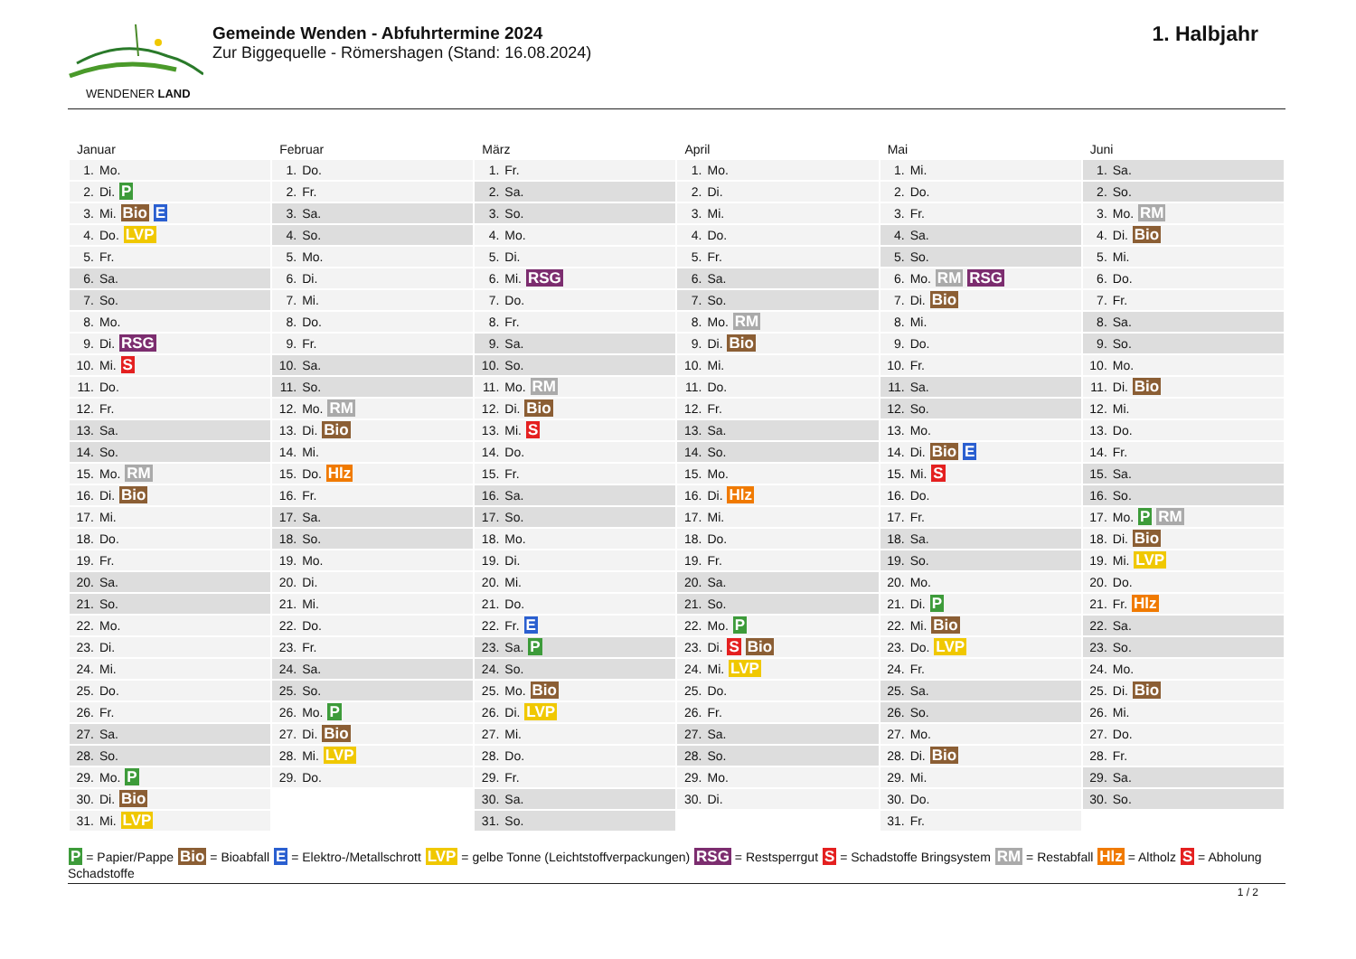WENDENER LAND
Gemeinde Wenden - Abfuhrtermine 2024
Zur Biggequelle - Römershagen (Stand: 16.08.2024)
1. Halbjahr
| Januar | Februar | März | April | Mai | Juni |
| --- | --- | --- | --- | --- | --- |
| 1. Mo. | 1. Do. | 1. Fr. | 1. Mo. | 1. Mi. | 1. Sa. |
| 2. Di. P | 2. Fr. | 2. Sa. | 2. Di. | 2. Do. | 2. So. |
| 3. Mi. Bio E | 3. Sa. | 3. So. | 3. Mi. | 3. Fr. | 3. Mo. RM |
| 4. Do. LVP | 4. So. | 4. Mo. | 4. Do. | 4. Sa. | 4. Di. Bio |
| 5. Fr. | 5. Mo. | 5. Di. | 5. Fr. | 5. So. | 5. Mi. |
| 6. Sa. | 6. Di. | 6. Mi. RSG | 6. Sa. | 6. Mo. RM RSG | 6. Do. |
| 7. So. | 7. Mi. | 7. Do. | 7. So. | 7. Di. Bio | 7. Fr. |
| 8. Mo. | 8. Do. | 8. Fr. | 8. Mo. RM | 8. Mi. | 8. Sa. |
| 9. Di. RSG | 9. Fr. | 9. Sa. | 9. Di. Bio | 9. Do. | 9. So. |
| 10. Mi. S | 10. Sa. | 10. So. | 10. Mi. | 10. Fr. | 10. Mo. |
| 11. Do. | 11. So. | 11. Mo. RM | 11. Do. | 11. Sa. | 11. Di. Bio |
| 12. Fr. | 12. Mo. RM | 12. Di. Bio | 12. Fr. | 12. So. | 12. Mi. |
| 13. Sa. | 13. Di. Bio | 13. Mi. S | 13. Sa. | 13. Mo. | 13. Do. |
| 14. So. | 14. Mi. | 14. Do. | 14. So. | 14. Di. Bio E | 14. Fr. |
| 15. Mo. RM | 15. Do. Hlz | 15. Fr. | 15. Mo. | 15. Mi. S | 15. Sa. |
| 16. Di. Bio | 16. Fr. | 16. Sa. | 16. Di. Hlz | 16. Do. | 16. So. |
| 17. Mi. | 17. Sa. | 17. So. | 17. Mi. | 17. Fr. | 17. Mo. P RM |
| 18. Do. | 18. So. | 18. Mo. | 18. Do. | 18. Sa. | 18. Di. Bio |
| 19. Fr. | 19. Mo. | 19. Di. | 19. Fr. | 19. So. | 19. Mi. LVP |
| 20. Sa. | 20. Di. | 20. Mi. | 20. Sa. | 20. Mo. | 20. Do. |
| 21. So. | 21. Mi. | 21. Do. | 21. So. | 21. Di. P | 21. Fr. Hlz |
| 22. Mo. | 22. Do. | 22. Fr. E | 22. Mo. P | 22. Mi. Bio | 22. Sa. |
| 23. Di. | 23. Fr. | 23. Sa. P | 23. Di. S Bio | 23. Do. LVP | 23. So. |
| 24. Mi. | 24. Sa. | 24. So. | 24. Mi. LVP | 24. Fr. | 24. Mo. |
| 25. Do. | 25. So. | 25. Mo. Bio | 25. Do. | 25. Sa. | 25. Di. Bio |
| 26. Fr. | 26. Mo. P | 26. Di. LVP | 26. Fr. | 26. So. | 26. Mi. |
| 27. Sa. | 27. Di. Bio | 27. Mi. | 27. Sa. | 27. Mo. | 27. Do. |
| 28. So. | 28. Mi. LVP | 28. Do. | 28. So. | 28. Di. Bio | 28. Fr. |
| 29. Mo. P | 29. Do. | 29. Fr. | 29. Mo. | 29. Mi. | 29. Sa. |
| 30. Di. Bio | | 30. Sa. | 30. Di. | 30. Do. | 30. So. |
| 31. Mi. LVP | | 31. So. | | 31. Fr. | |
P = Papier/Pappe Bio = Bioabfall E = Elektro-/Metallschrott LVP = gelbe Tonne (Leichtstoffverpackungen) RSG = Restsperrgut S = Schadstoffe Bringsystem RM = Restabfall Hlz = Altholz S = Abholung Schadstoffe
1 / 2